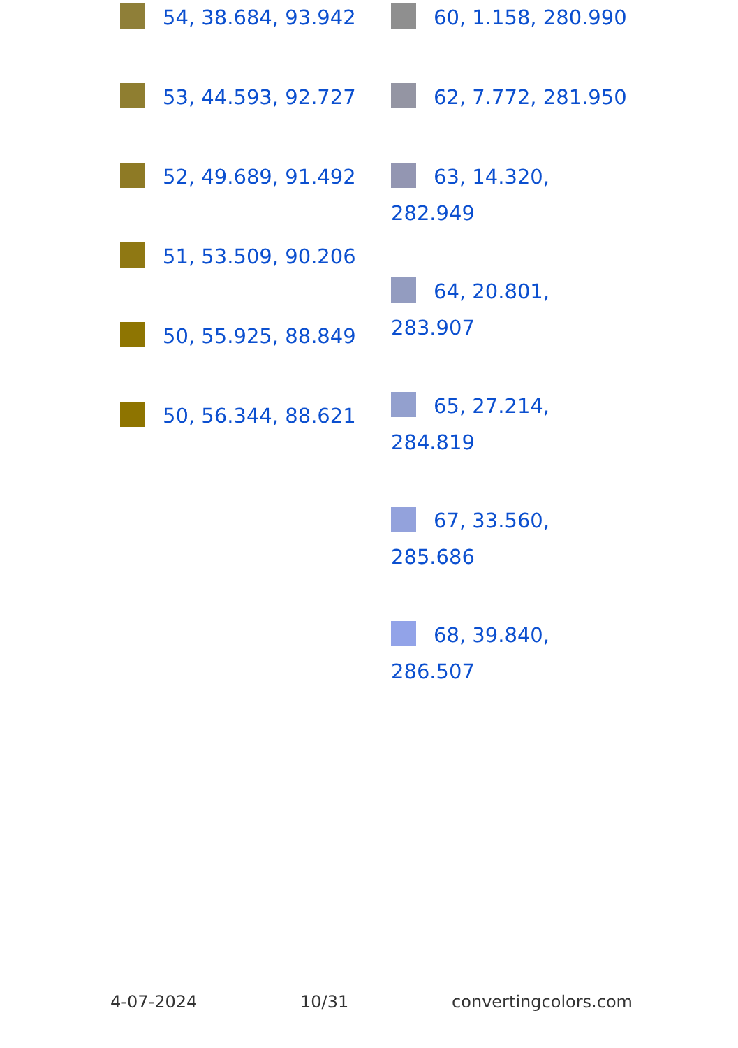54, 38.684, 93.942
53, 44.593, 92.727
52, 49.689, 91.492
51, 53.509, 90.206
50, 55.925, 88.849
50, 56.344, 88.621
60, 1.158, 280.990
62, 7.772, 281.950
63, 14.320, 282.949
64, 20.801, 283.907
65, 27.214, 284.819
67, 33.560, 285.686
68, 39.840, 286.507
4-07-2024 10/31 convertingcolors.com